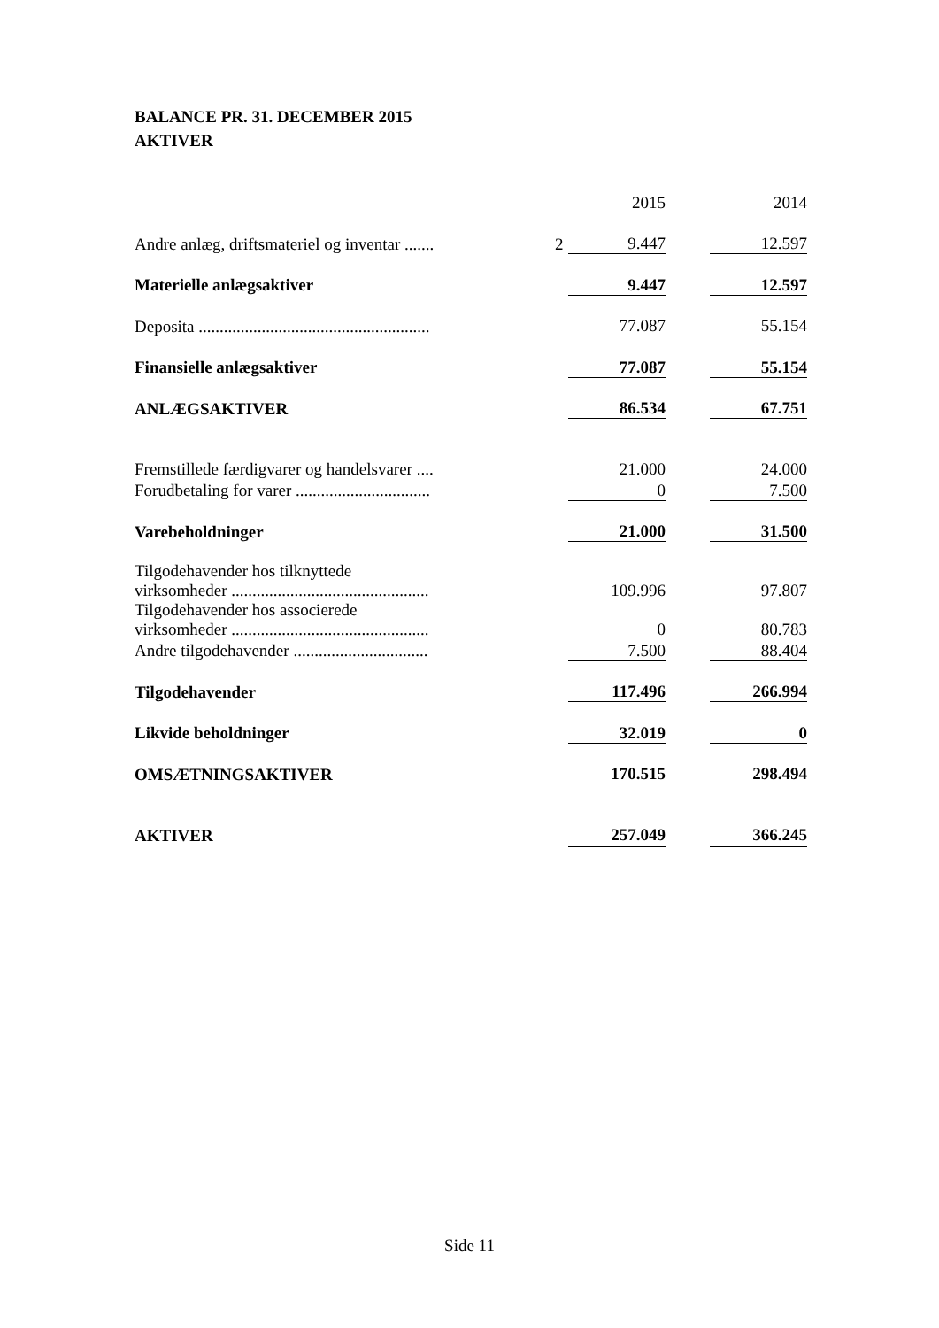BALANCE PR. 31. DECEMBER 2015
AKTIVER
| | | 2015 | | 2014 |
| Andre anlæg, driftsmateriel og inventar ....... | 2 | 9.447 | | 12.597 |
| Materielle anlægsaktiver | | 9.447 | | 12.597 |
| Deposita ....................................................... | | 77.087 | | 55.154 |
| Finansielle anlægsaktiver | | 77.087 | | 55.154 |
| ANLÆGSAKTIVER | | 86.534 | | 67.751 |
| Fremstillede færdigvarer og handelsvarer .... | | 21.000 | | 24.000 |
| Forudbetaling for varer ................................ | | 0 | | 7.500 |
| Varebeholdninger | | 21.000 | | 31.500 |
| Tilgodehavender hos tilknyttede virksomheder ............................................... | | 109.996 | | 97.807 |
| Tilgodehavender hos associerede virksomheder ............................................... | | 0 | | 80.783 |
| Andre tilgodehavender ................................ | | 7.500 | | 88.404 |
| Tilgodehavender | | 117.496 | | 266.994 |
| Likvide beholdninger | | 32.019 | | 0 |
| OMSÆTNINGSAKTIVER | | 170.515 | | 298.494 |
| AKTIVER | | 257.049 | | 366.245 |
Side 11